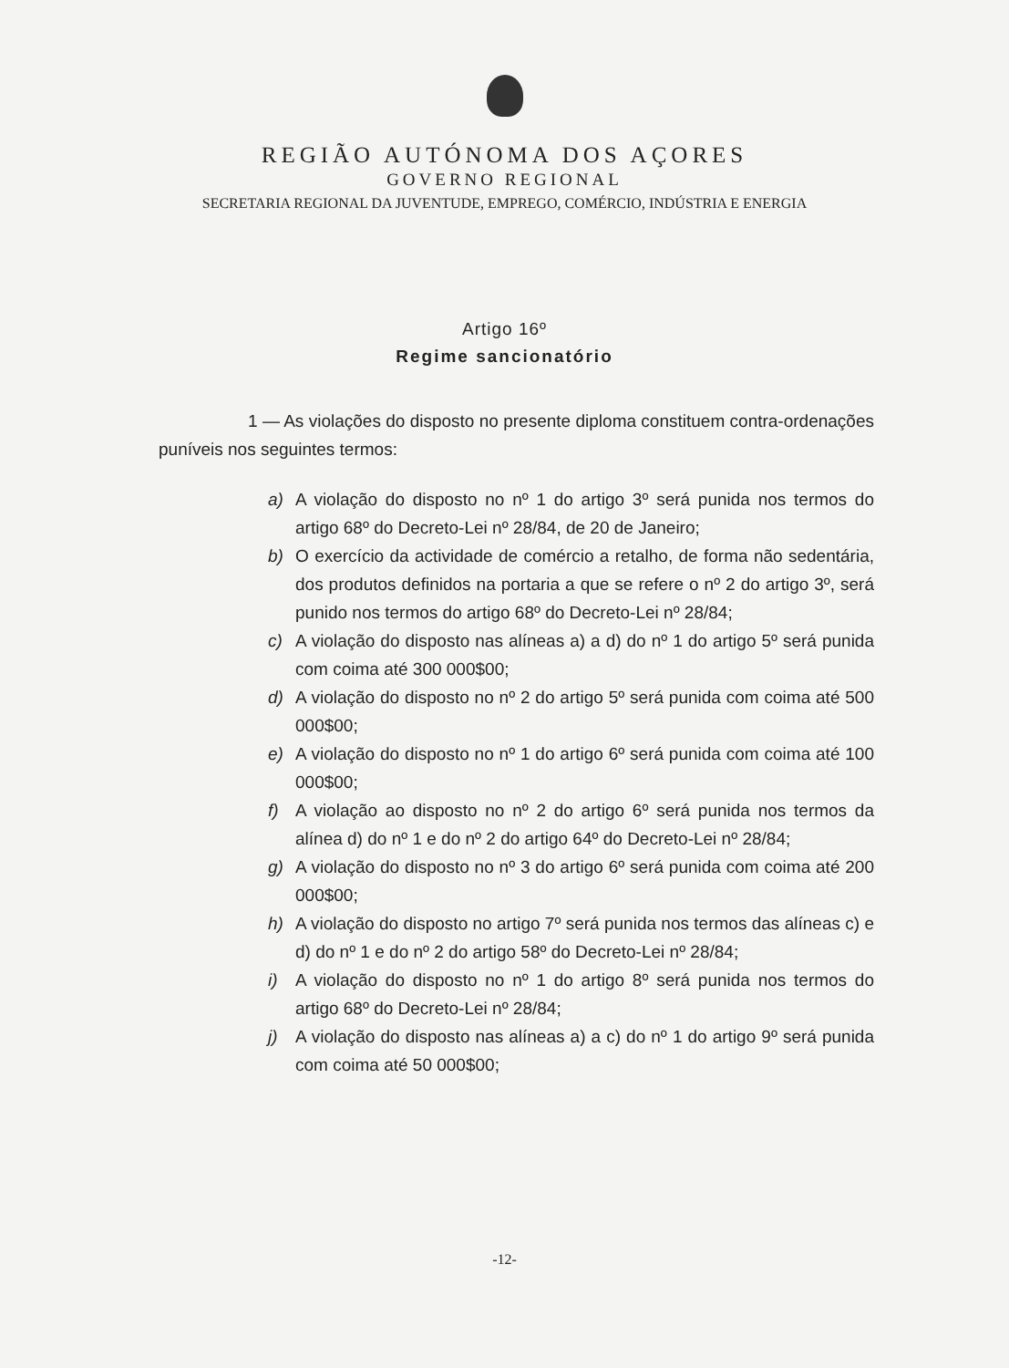REGIÃO AUTÓNOMA DOS AÇORES
GOVERNO REGIONAL
SECRETARIA REGIONAL DA JUVENTUDE, EMPREGO, COMÉRCIO, INDÚSTRIA E ENERGIA
Artigo 16º
Regime sancionatório
1 — As violações do disposto no presente diploma constituem contra-ordenações puníveis nos seguintes termos:
a) A violação do disposto no nº 1 do artigo 3º será punida nos termos do artigo 68º do Decreto-Lei nº 28/84, de 20 de Janeiro;
b) O exercício da actividade de comércio a retalho, de forma não sedentária, dos produtos definidos na portaria a que se refere o nº 2 do artigo 3º, será punido nos termos do artigo 68º do Decreto-Lei nº 28/84;
c) A violação do disposto nas alíneas a) a d) do nº 1 do artigo 5º será punida com coima até 300 000$00;
d) A violação do disposto no nº 2 do artigo 5º será punida com coima até 500 000$00;
e) A violação do disposto no nº 1 do artigo 6º será punida com coima até 100 000$00;
f) A violação ao disposto no nº 2 do artigo 6º será punida nos termos da alínea d) do nº 1 e do nº 2 do artigo 64º do Decreto-Lei nº 28/84;
g) A violação do disposto no nº 3 do artigo 6º será punida com coima até 200 000$00;
h) A violação do disposto no artigo 7º será punida nos termos das alíneas c) e d) do nº 1 e do nº 2 do artigo 58º do Decreto-Lei nº 28/84;
i) A violação do disposto no nº 1 do artigo 8º será punida nos termos do artigo 68º do Decreto-Lei nº 28/84;
j) A violação do disposto nas alíneas a) a c) do nº 1 do artigo 9º será punida com coima até 50 000$00;
-12-